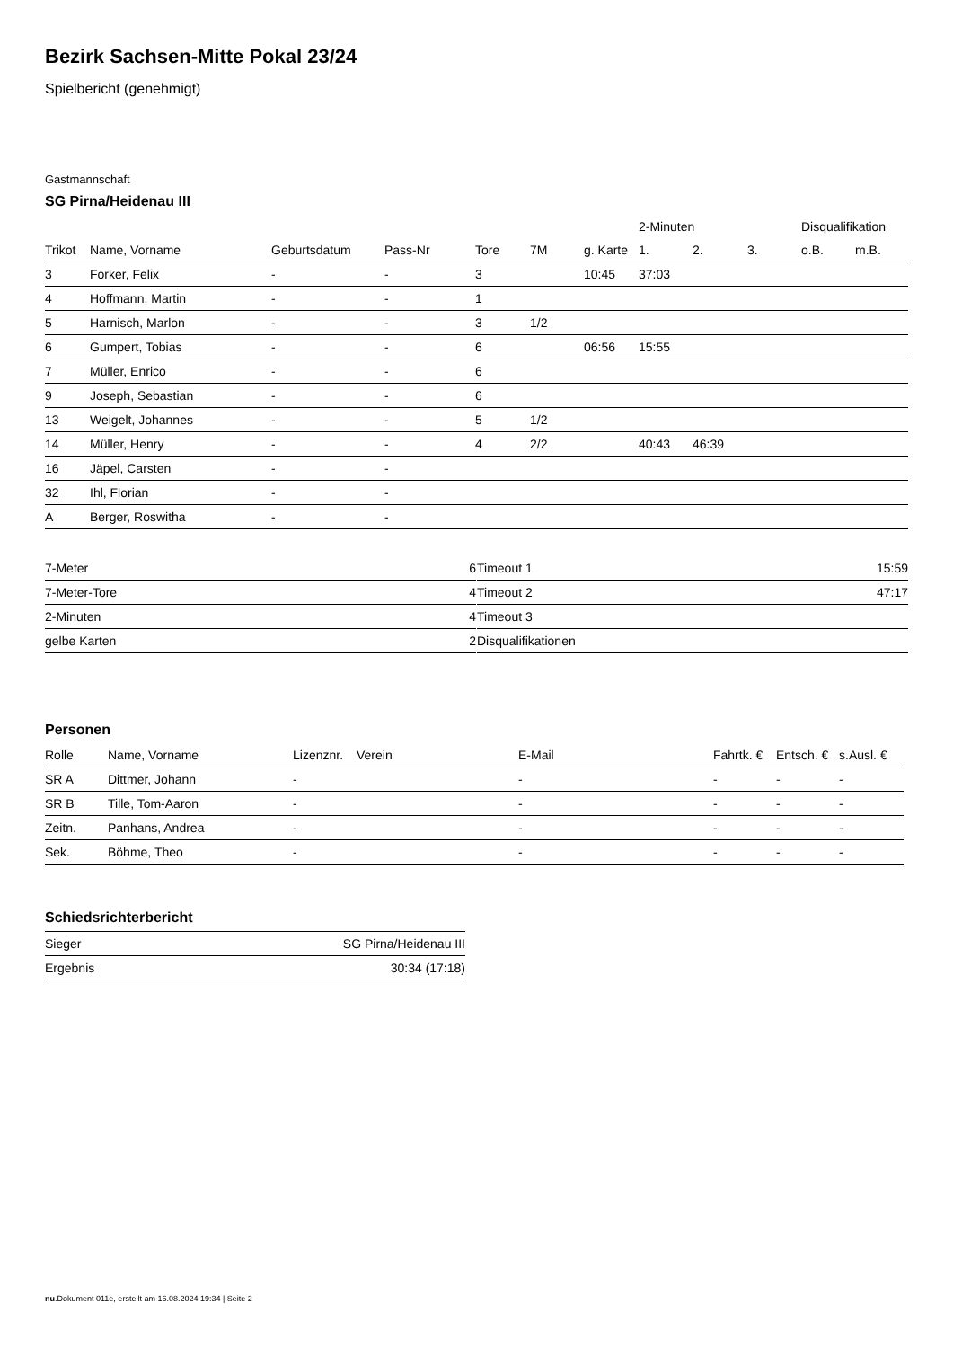Bezirk Sachsen-Mitte Pokal 23/24
Spielbericht (genehmigt)
Gastmannschaft
SG Pirna/Heidenau III
| | | | | | | | 2-Minuten | | | Disqualifikation | |
| --- | --- | --- | --- | --- | --- | --- | --- | --- | --- | --- | --- |
| Trikot | Name, Vorname | Geburtsdatum | Pass-Nr | Tore | 7M | g. Karte | 1. | 2. | 3. | o.B. | m.B. |
| 3 | Forker, Felix | - | - | 3 | | 10:45 | 37:03 | | | | |
| 4 | Hoffmann, Martin | - | - | 1 | | | | | | | |
| 5 | Harnisch, Marlon | - | - | 3 | 1/2 | | | | | | |
| 6 | Gumpert, Tobias | - | - | 6 | | 06:56 | 15:55 | | | | |
| 7 | Müller, Enrico | - | - | 6 | | | | | | | |
| 9 | Joseph, Sebastian | - | - | 6 | | | | | | | |
| 13 | Weigelt, Johannes | - | - | 5 | 1/2 | | | | | | |
| 14 | Müller, Henry | - | - | 4 | 2/2 | | 40:43 | 46:39 | | | |
| 16 | Jäpel, Carsten | - | - | | | | | | | | |
| 32 | Ihl, Florian | - | - | | | | | | | | |
| A | Berger, Roswitha | - | - | | | | | | | | |
| 7-Meter | 6 |
| 7-Meter-Tore | 4 |
| 2-Minuten | 4 |
| gelbe Karten | 2 |
| Timeout 1 | 15:59 |
| Timeout 2 | 47:17 |
| Timeout 3 | |
| Disqualifikationen | |
Personen
| Rolle | Name, Vorname | Lizenznr. | Verein | E-Mail | Fahrtk. € | Entsch. € | s.Ausl. € |
| --- | --- | --- | --- | --- | --- | --- | --- |
| SR A | Dittmer, Johann | - | | - | - | - | - |
| SR B | Tille, Tom-Aaron | - | | - | - | - | - |
| Zeitn. | Panhans, Andrea | - | | - | - | - | - |
| Sek. | Böhme, Theo | - | | - | - | - | - |
Schiedsrichterbericht
| Sieger | SG Pirna/Heidenau III |
| Ergebnis | 30:34 (17:18) |
nu.Dokument 011e, erstellt am 16.08.2024 19:34 | Seite 2